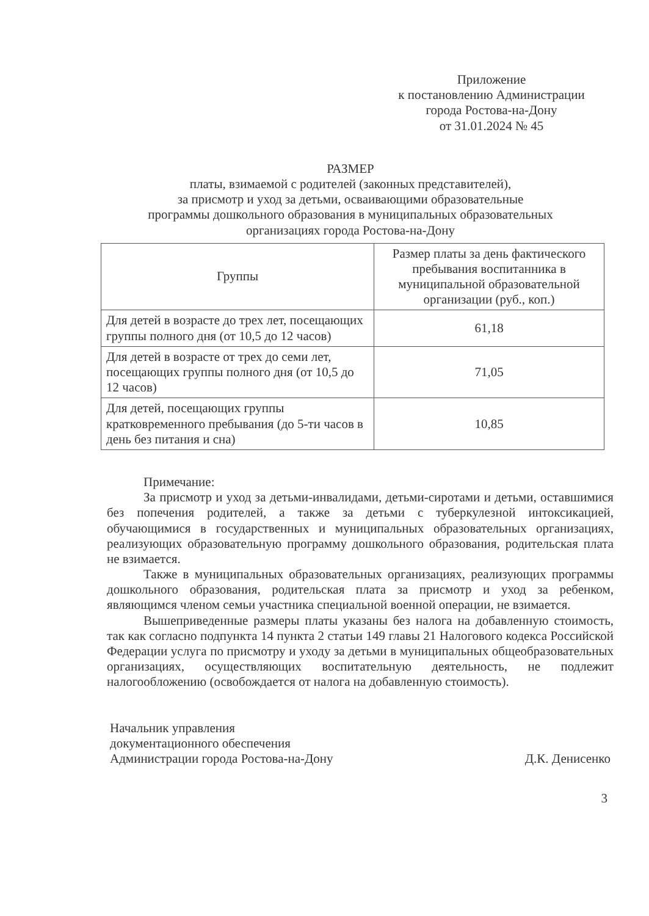Приложение
к постановлению Администрации
города Ростова-на-Дону
от 31.01.2024 № 45
РАЗМЕР
платы, взимаемой с родителей (законных представителей),
за присмотр и уход за детьми, осваивающими образовательные
программы дошкольного образования в муниципальных образовательных
организациях города Ростова-на-Дону
| Группы | Размер платы за день фактического пребывания воспитанника в муниципальной образовательной организации (руб., коп.) |
| --- | --- |
| Для детей в возрасте до трех лет, посещающих группы полного дня (от 10,5 до 12 часов) | 61,18 |
| Для детей в возрасте от трех до семи лет, посещающих группы полного дня (от 10,5 до 12 часов) | 71,05 |
| Для детей, посещающих группы кратковременного пребывания (до 5-ти часов в день без питания и сна) | 10,85 |
Примечание:
За присмотр и уход за детьми-инвалидами, детьми-сиротами и детьми, оставшимися без попечения родителей, а также за детьми с туберкулезной интоксикацией, обучающимися в государственных и муниципальных образовательных организациях, реализующих образовательную программу дошкольного образования, родительская плата не взимается.
Также в муниципальных образовательных организациях, реализующих программы дошкольного образования, родительская плата за присмотр и уход за ребенком, являющимся членом семьи участника специальной военной операции, не взимается.
Вышеприведенные размеры платы указаны без налога на добавленную стоимость, так как согласно подпункта 14 пункта 2 статьи 149 главы 21 Налогового кодекса Российской Федерации услуга по присмотру и уходу за детьми в муниципальных общеобразовательных организациях, осуществляющих воспитательную деятельность, не подлежит налогообложению (освобождается от налога на добавленную стоимость).
Начальник управления
документационного обеспечения
Администрации города Ростова-на-Дону
Д.К. Денисенко
3